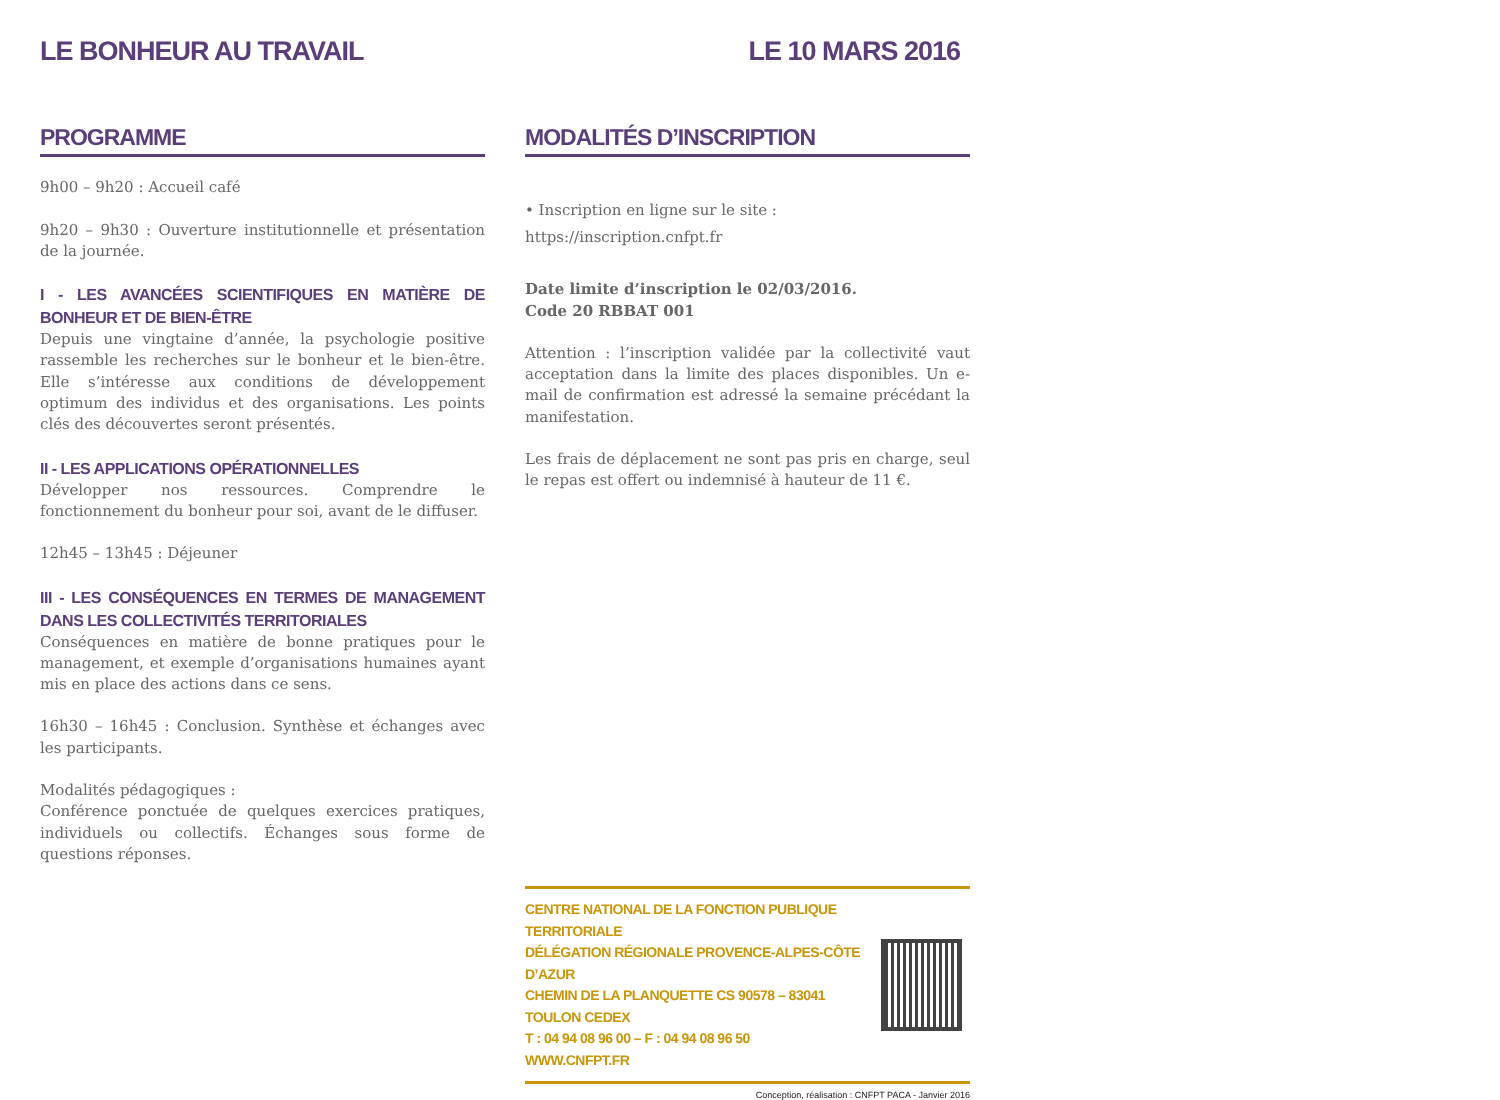LE BONHEUR AU TRAVAIL LE 10 MARS 2016
PROGRAMME
9h00 – 9h20 : Accueil café
9h20 – 9h30 : Ouverture institutionnelle et présentation de la journée.
I - LES AVANCÉES SCIENTIFIQUES EN MATIÈRE DE BONHEUR ET DE BIEN-ÊTRE
Depuis une vingtaine d’année, la psychologie positive rassemble les recherches sur le bonheur et le bien-être. Elle s’intéresse aux conditions de développement optimum des individus et des organisations. Les points clés des découvertes seront présentés.
II - LES APPLICATIONS OPÉRATIONNELLES
Développer nos ressources. Comprendre le fonctionnement du bonheur pour soi, avant de le diffuser.
12h45 – 13h45 : Déjeuner
III - LES CONSÉQUENCES EN TERMES DE MANAGEMENT DANS LES COLLECTIVITÉS TERRITORIALES
Conséquences en matière de bonne pratiques pour le management, et exemple d’organisations humaines ayant mis en place des actions dans ce sens.
16h30 – 16h45 : Conclusion. Synthèse et échanges avec les participants.
Modalités pédagogiques :
Conférence ponctuée de quelques exercices pratiques, individuels ou collectifs. Échanges sous forme de questions réponses.
MODALITÉS D’INSCRIPTION
• Inscription en ligne sur le site :
https://inscription.cnfpt.fr
Date limite d’inscription le 02/03/2016.
Code 20 RBBAT 001
Attention : l’inscription validée par la collectivité vaut acceptation dans la limite des places disponibles. Un e-mail de confirmation est adressé la semaine précédant la manifestation.
Les frais de déplacement ne sont pas pris en charge, seul le repas est offert ou indemnisé à hauteur de 11 €.
CENTRE NATIONAL DE LA FONCTION PUBLIQUE TERRITORIALE
DÉLÉGATION RÉGIONALE PROVENCE-ALPES-CÔTE D’AZUR
CHEMIN DE LA PLANQUETTE CS 90578 – 83041 TOULON CEDEX
T : 04 94 08 96 00 – F : 04 94 08 96 50
WWW.CNFPT.FR
Conception, réalisation : CNFPT PACA - Janvier 2016